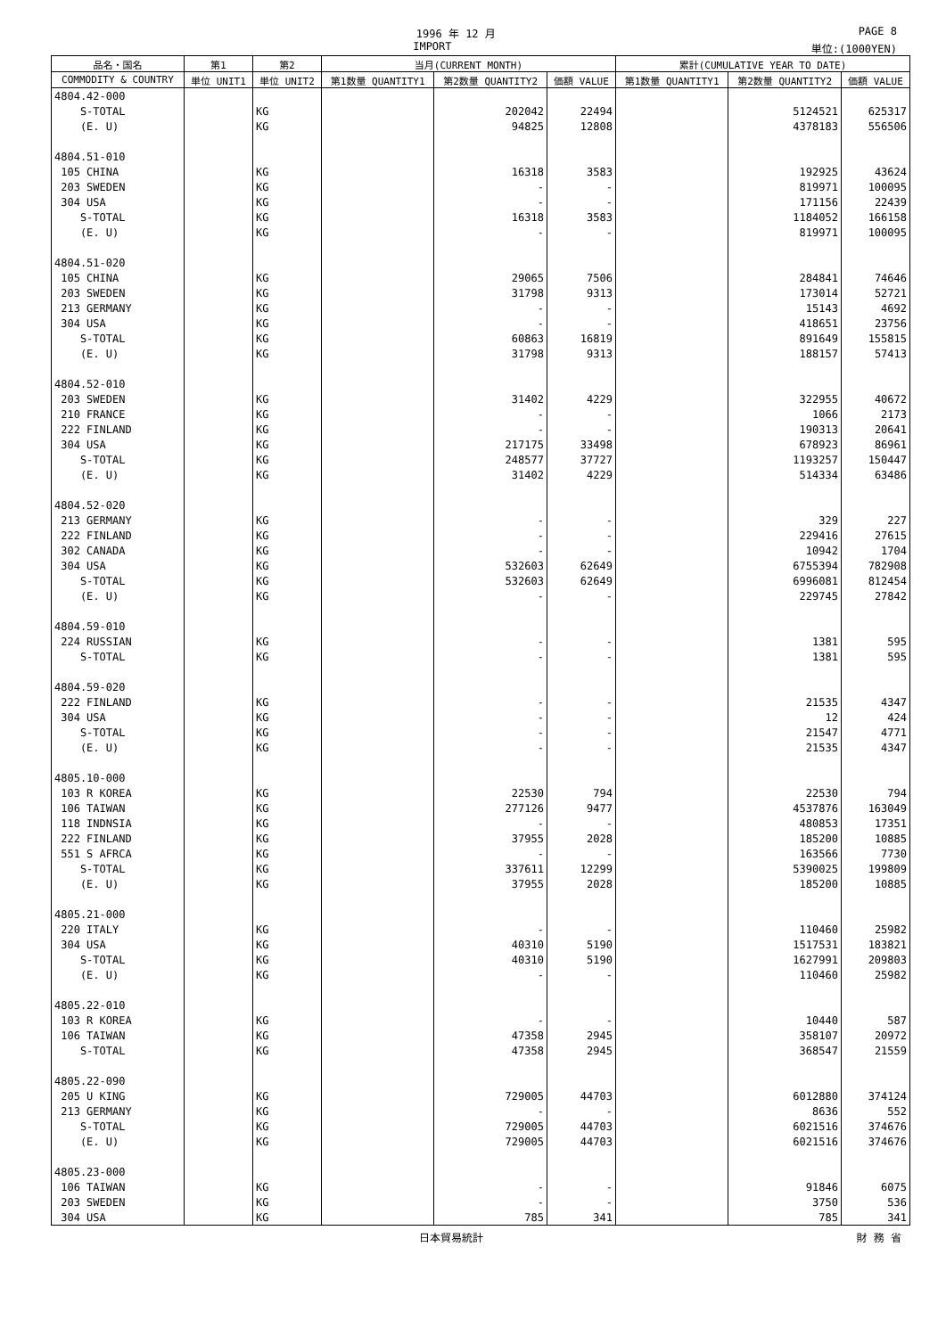1996 年 12 月 PAGE 8
IMPORT 単位:(1000YEN)
| 品名・国名 | 第1 | 第2 | 当月(CURRENT MONTH) | | | 累計(CUMULATIVE YEAR TO DATE) | | |
| --- | --- | --- | --- | --- | --- | --- | --- | --- |
| COMMODITY & COUNTRY | 単位 UNIT1 | 単位 UNIT2 | 第1数量 QUANTITY1 | 第2数量 QUANTITY2 | 価額 VALUE | 第1数量 QUANTITY1 | 第2数量 QUANTITY2 | 価額 VALUE |
| 4804.42-000 | | | | | | | | |
| S-TOTAL | | KG | | 202042 | 22494 | | 5124521 | 625317 |
| (E. U) | | KG | | 94825 | 12808 | | 4378183 | 556506 |
| 4804.51-010 | | | | | | | | |
| 105 CHINA | | KG | | 16318 | 3583 | | 192925 | 43624 |
| 203 SWEDEN | | KG | | - | - | | 819971 | 100095 |
| 304 USA | | KG | | - | - | | 171156 | 22439 |
| S-TOTAL | | KG | | 16318 | 3583 | | 1184052 | 166158 |
| (E. U) | | KG | | - | - | | 819971 | 100095 |
| 4804.51-020 | | | | | | | | |
| 105 CHINA | | KG | | 29065 | 7506 | | 284841 | 74646 |
| 203 SWEDEN | | KG | | 31798 | 9313 | | 173014 | 52721 |
| 213 GERMANY | | KG | | - | - | | 15143 | 4692 |
| 304 USA | | KG | | - | - | | 418651 | 23756 |
| S-TOTAL | | KG | | 60863 | 16819 | | 891649 | 155815 |
| (E. U) | | KG | | 31798 | 9313 | | 188157 | 57413 |
| 4804.52-010 | | | | | | | | |
| 203 SWEDEN | | KG | | 31402 | 4229 | | 322955 | 40672 |
| 210 FRANCE | | KG | | - | - | | 1066 | 2173 |
| 222 FINLAND | | KG | | - | - | | 190313 | 20641 |
| 304 USA | | KG | | 217175 | 33498 | | 678923 | 86961 |
| S-TOTAL | | KG | | 248577 | 37727 | | 1193257 | 150447 |
| (E. U) | | KG | | 31402 | 4229 | | 514334 | 63486 |
| 4804.52-020 | | | | | | | | |
| 213 GERMANY | | KG | | - | - | | 329 | 227 |
| 222 FINLAND | | KG | | - | - | | 229416 | 27615 |
| 302 CANADA | | KG | | - | - | | 10942 | 1704 |
| 304 USA | | KG | | 532603 | 62649 | | 6755394 | 782908 |
| S-TOTAL | | KG | | 532603 | 62649 | | 6996081 | 812454 |
| (E. U) | | KG | | - | - | | 229745 | 27842 |
| 4804.59-010 | | | | | | | | |
| 224 RUSSIAN | | KG | | - | - | | 1381 | 595 |
| S-TOTAL | | KG | | - | - | | 1381 | 595 |
| 4804.59-020 | | | | | | | | |
| 222 FINLAND | | KG | | - | - | | 21535 | 4347 |
| 304 USA | | KG | | - | - | | 12 | 424 |
| S-TOTAL | | KG | | - | - | | 21547 | 4771 |
| (E. U) | | KG | | - | - | | 21535 | 4347 |
| 4805.10-000 | | | | | | | | |
| 103 R KOREA | | KG | | 22530 | 794 | | 22530 | 794 |
| 106 TAIWAN | | KG | | 277126 | 9477 | | 4537876 | 163049 |
| 118 INDNSIA | | KG | | - | - | | 480853 | 17351 |
| 222 FINLAND | | KG | | 37955 | 2028 | | 185200 | 10885 |
| 551 S AFRCA | | KG | | - | - | | 163566 | 7730 |
| S-TOTAL | | KG | | 337611 | 12299 | | 5390025 | 199809 |
| (E. U) | | KG | | 37955 | 2028 | | 185200 | 10885 |
| 4805.21-000 | | | | | | | | |
| 220 ITALY | | KG | | - | - | | 110460 | 25982 |
| 304 USA | | KG | | 40310 | 5190 | | 1517531 | 183821 |
| S-TOTAL | | KG | | 40310 | 5190 | | 1627991 | 209803 |
| (E. U) | | KG | | - | - | | 110460 | 25982 |
| 4805.22-010 | | | | | | | | |
| 103 R KOREA | | KG | | - | - | | 10440 | 587 |
| 106 TAIWAN | | KG | | 47358 | 2945 | | 358107 | 20972 |
| S-TOTAL | | KG | | 47358 | 2945 | | 368547 | 21559 |
| 4805.22-090 | | | | | | | | |
| 205 U KING | | KG | | 729005 | 44703 | | 6012880 | 374124 |
| 213 GERMANY | | KG | | - | - | | 8636 | 552 |
| S-TOTAL | | KG | | 729005 | 44703 | | 6021516 | 374676 |
| (E. U) | | KG | | 729005 | 44703 | | 6021516 | 374676 |
| 4805.23-000 | | | | | | | | |
| 106 TAIWAN | | KG | | - | - | | 91846 | 6075 |
| 203 SWEDEN | | KG | | - | - | | 3750 | 536 |
| 304 USA | | KG | | 785 | 341 | | 785 | 341 |
日本貿易統計 財 務 省